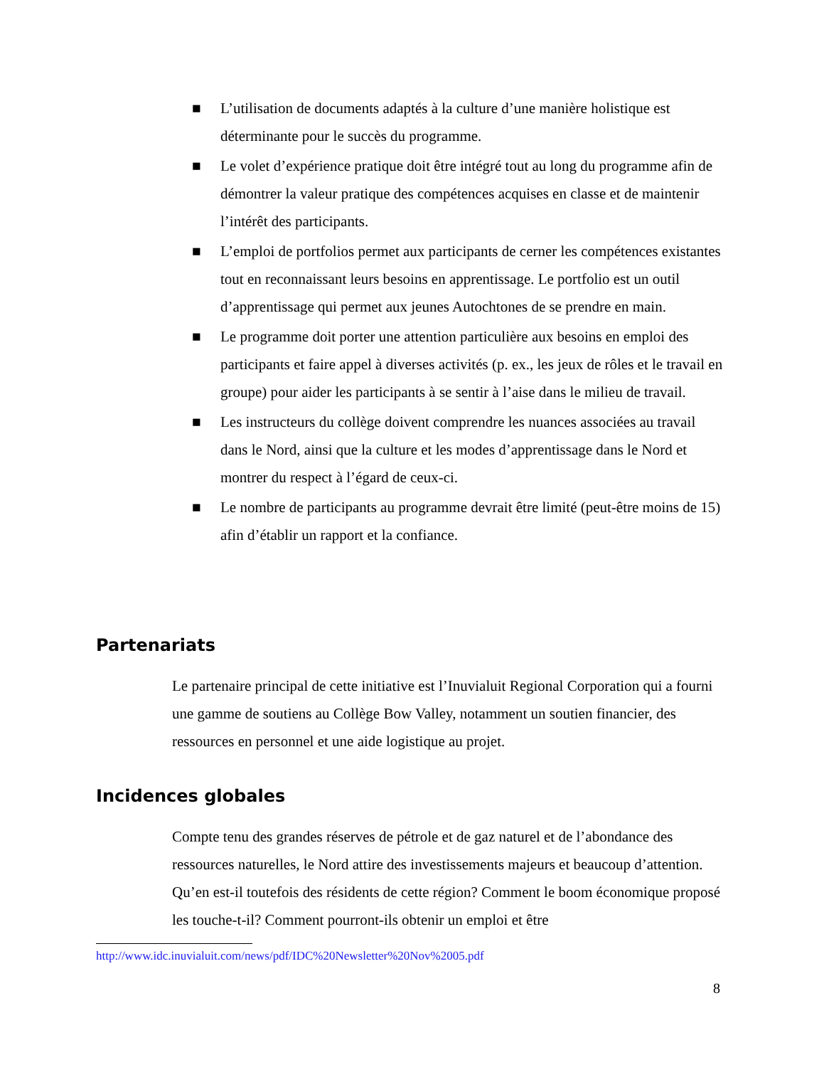■ L’utilisation de documents adaptés à la culture d’une manière holistique est déterminante pour le succès du programme.
■ Le volet d’expérience pratique doit être intégré tout au long du programme afin de démontrer la valeur pratique des compétences acquises en classe et de maintenir l’intérêt des participants.
■ L’emploi de portfolios permet aux participants de cerner les compétences existantes tout en reconnaissant leurs besoins en apprentissage. Le portfolio est un outil d’apprentissage qui permet aux jeunes Autochtones de se prendre en main.
■ Le programme doit porter une attention particulière aux besoins en emploi des participants et faire appel à diverses activités (p. ex., les jeux de rôles et le travail en groupe) pour aider les participants à se sentir à l’aise dans le milieu de travail.
■ Les instructeurs du collège doivent comprendre les nuances associées au travail dans le Nord, ainsi que la culture et les modes d’apprentissage dans le Nord et montrer du respect à l’égard de ceux-ci.
■ Le nombre de participants au programme devrait être limité (peut-être moins de 15) afin d’établir un rapport et la confiance.
Partenariats
Le partenaire principal de cette initiative est l’Inuvialuit Regional Corporation qui a fourni une gamme de soutiens au Collège Bow Valley, notamment un soutien financier, des ressources en personnel et une aide logistique au projet.
Incidences globales
Compte tenu des grandes réserves de pétrole et de gaz naturel et de l’abondance des ressources naturelles, le Nord attire des investissements majeurs et beaucoup d’attention. Qu’en est-il toutefois des résidents de cette région? Comment le boom économique proposé les touche-t-il? Comment pourront-ils obtenir un emploi et être
http://www.idc.inuvialuit.com/news/pdf/IDC%20Newsletter%20Nov%2005.pdf
8